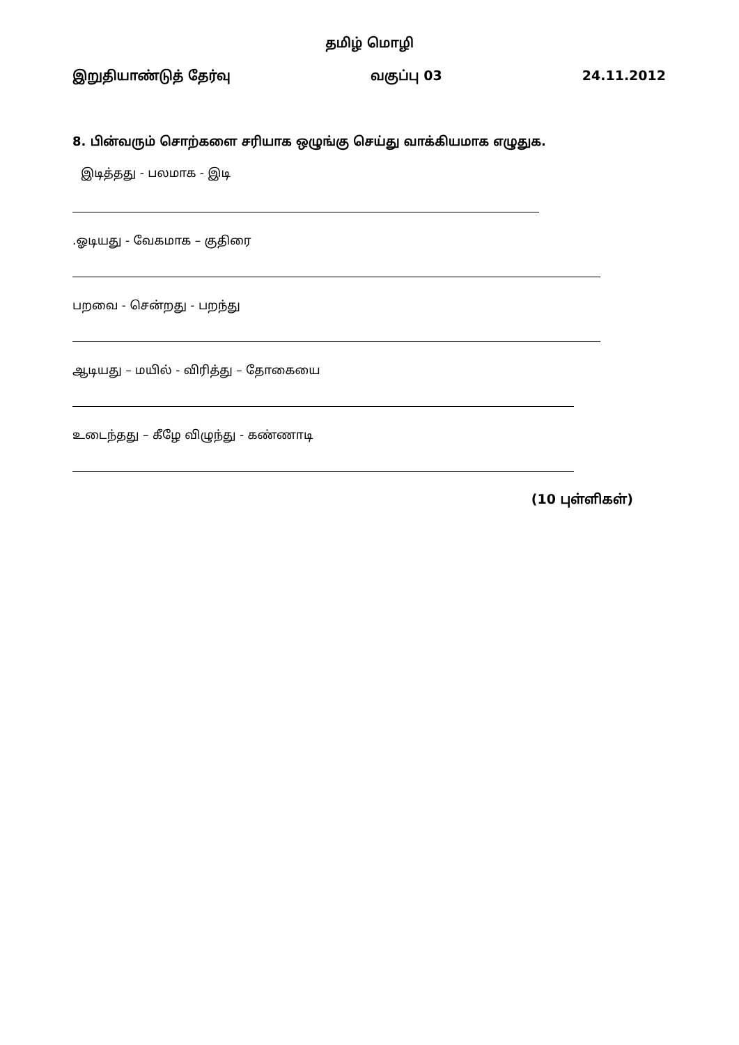தமிழ் மொழி
இறுதியாண்டுத் தேர்வு வகுப்பு 03 24.11.2012
8. பின்வரும் சொற்களை சரியாக ஒழுங்கு செய்து வாக்கியமாக எழுதுக.
இடித்தது - பலமாக - இடி
.ஓடியது - வேகமாக – குதிரை
பறவை - சென்றது - பறந்து
ஆடியது – மயில் - விரித்து – தோகையை
உடைந்தது – கீழே விழுந்து - கண்ணாடி
(10 புள்ளிகள்)